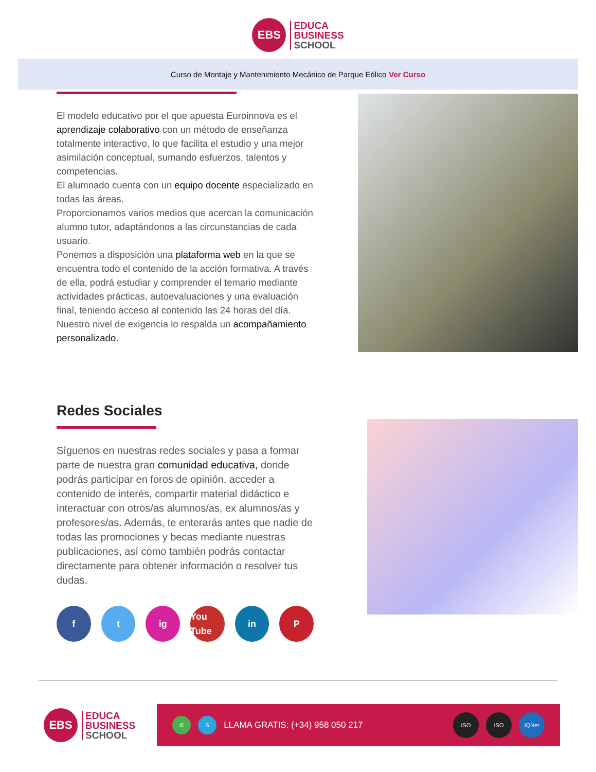EBS
EDUCA
BUSINESS
SCHOOL
Curso de Montaje y Mantenimiento Mecánico de Parque Eólico Ver Curso
El modelo educativo por el que apuesta Euroinnova es el aprendizaje colaborativo con un método de enseñanza totalmente interactivo, lo que facilita el estudio y una mejor asimilación conceptual, sumando esfuerzos, talentos y competencias.
El alumnado cuenta con un equipo docente especializado en todas las áreas.
Proporcionamos varios medios que acercan la comunicación alumno tutor, adaptándonos a las circunstancias de cada usuario.
Ponemos a disposición una plataforma web en la que se encuentra todo el contenido de la acción formativa. A través de ella, podrá estudiar y comprender el temario mediante actividades prácticas, autoevaluaciones y una evaluación final, teniendo acceso al contenido las 24 horas del día. Nuestro nivel de exigencia lo respalda un acompañamiento personalizado.
Redes Sociales
Síguenos en nuestras redes sociales y pasa a formar parte de nuestra gran comunidad educativa, donde podrás participar en foros de opinión, acceder a contenido de interés, compartir material didáctico e interactuar con otros/as alumnos/as, ex alumnos/as y profesores/as. Además, te enterarás antes que nadie de todas las promociones y becas mediante nuestras publicaciones, así como también podrás contactar directamente para obtener información o resolver tus dudas.
f t ig You Tube
in P
EBS
EDUCA
BUSINESS
SCHOOL
✆ S
LLAMA GRATIS: (+34) 958 050 217
ISO ISO IQNet